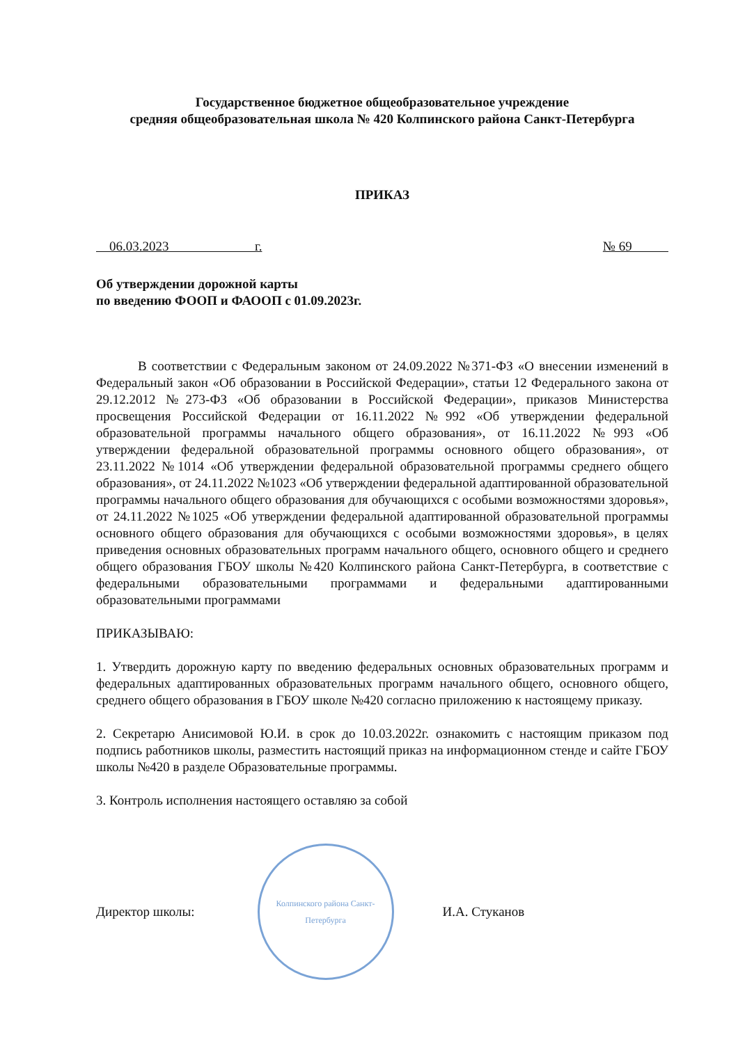Государственное бюджетное общеобразовательное учреждение
средняя общеобразовательная школа № 420 Колпинского района Санкт-Петербурга
ПРИКАЗ
06.03.2023 г. № 69
Об утверждении дорожной карты
по введению ФООП и ФАООП с 01.09.2023г.
В соответствии с Федеральным законом от 24.09.2022 №371-ФЗ «О внесении изменений в Федеральный закон «Об образовании в Российской Федерации», статьи 12 Федерального закона от 29.12.2012 №273-ФЗ «Об образовании в Российской Федерации», приказов Министерства просвещения Российской Федерации от 16.11.2022 №992 «Об утверждении федеральной образовательной программы начального общего образования», от 16.11.2022 №993 «Об утверждении федеральной образовательной программы основного общего образования», от 23.11.2022 №1014 «Об утверждении федеральной образовательной программы среднего общего образования», от 24.11.2022 №1023 «Об утверждении федеральной адаптированной образовательной программы начального общего образования для обучающихся с особыми возможностями здоровья», от 24.11.2022 №1025 «Об утверждении федеральной адаптированной образовательной программы основного общего образования для обучающихся с особыми возможностями здоровья», в целях приведения основных образовательных программ начального общего, основного общего и среднего общего образования ГБОУ школы №420 Колпинского района Санкт-Петербурга, в соответствие с федеральными образовательными программами и федеральными адаптированными образовательными программами
ПРИКАЗЫВАЮ:
1. Утвердить дорожную карту по введению федеральных основных образовательных программ и федеральных адаптированных образовательных программ начального общего, основного общего, среднего общего образования в ГБОУ школе №420 согласно приложению к настоящему приказу.
2. Секретарю Анисимовой Ю.И. в срок до 10.03.2022г. ознакомить с настоящим приказом под подпись работников школы, разместить настоящий приказ на информационном стенде и сайте ГБОУ школы №420 в разделе Образовательные программы.
3. Контроль исполнения настоящего оставляю за собой
Директор школы:
Колпинского района Санкт-Петербурга
И.А. Стуканов